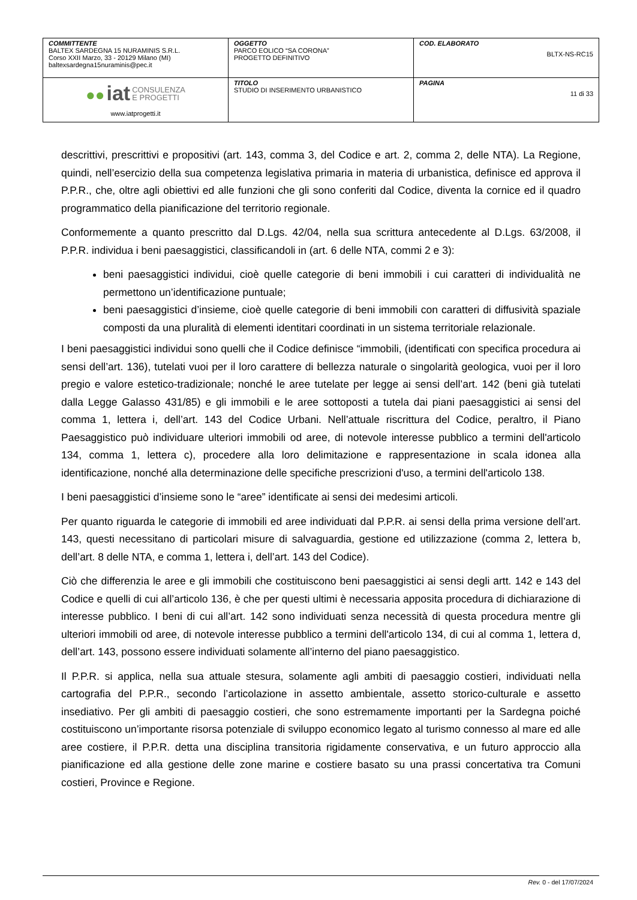| COMMITTENTE BALTEX SARDEGNA 15 NURAMINIS S.R.L. Corso XXII Marzo, 33 - 20129 Milano (MI) baltexsardegna15nuraminis@pec.it | OGGETTO PARCO EOLICO “SA CORONA” PROGETTO DEFINITIVO | COD. ELABORATO BLTX-NS-RC15 |
| ●● iat CONSULENZA E PROGETTI www.iatprogetti.it | TITOLO STUDIO DI INSERIMENTO URBANISTICO | PAGINA 11 di 33 |
descrittivi, prescrittivi e propositivi (art. 143, comma 3, del Codice e art. 2, comma 2, delle NTA). La Regione, quindi, nell’esercizio della sua competenza legislativa primaria in materia di urbanistica, definisce ed approva il P.P.R., che, oltre agli obiettivi ed alle funzioni che gli sono conferiti dal Codice, diventa la cornice ed il quadro programmatico della pianificazione del territorio regionale.
Conformemente a quanto prescritto dal D.Lgs. 42/04, nella sua scrittura antecedente al D.Lgs. 63/2008, il P.P.R. individua i beni paesaggistici, classificandoli in (art. 6 delle NTA, commi 2 e 3):
beni paesaggistici individui, cioè quelle categorie di beni immobili i cui caratteri di individualità ne permettono un’identificazione puntuale;
beni paesaggistici d’insieme, cioè quelle categorie di beni immobili con caratteri di diffusività spaziale composti da una pluralità di elementi identitari coordinati in un sistema territoriale relazionale.
I beni paesaggistici individui sono quelli che il Codice definisce “immobili, (identificati con specifica procedura ai sensi dell’art. 136), tutelati vuoi per il loro carattere di bellezza naturale o singolarità geologica, vuoi per il loro pregio e valore estetico-tradizionale; nonché le aree tutelate per legge ai sensi dell’art. 142 (beni già tutelati dalla Legge Galasso 431/85) e gli immobili e le aree sottoposti a tutela dai piani paesaggistici ai sensi del comma 1, lettera i, dell’art. 143 del Codice Urbani. Nell’attuale riscrittura del Codice, peraltro, il Piano Paesaggistico può individuare ulteriori immobili od aree, di notevole interesse pubblico a termini dell'articolo 134, comma 1, lettera c), procedere alla loro delimitazione e rappresentazione in scala idonea alla identificazione, nonché alla determinazione delle specifiche prescrizioni d'uso, a termini dell'articolo 138.
I beni paesaggistici d’insieme sono le “aree” identificate ai sensi dei medesimi articoli.
Per quanto riguarda le categorie di immobili ed aree individuati dal P.P.R. ai sensi della prima versione dell’art. 143, questi necessitano di particolari misure di salvaguardia, gestione ed utilizzazione (comma 2, lettera b, dell’art. 8 delle NTA, e comma 1, lettera i, dell’art. 143 del Codice).
Ciò che differenzia le aree e gli immobili che costituiscono beni paesaggistici ai sensi degli artt. 142 e 143 del Codice e quelli di cui all’articolo 136, è che per questi ultimi è necessaria apposita procedura di dichiarazione di interesse pubblico. I beni di cui all’art. 142 sono individuati senza necessità di questa procedura mentre gli ulteriori immobili od aree, di notevole interesse pubblico a termini dell'articolo 134, di cui al comma 1, lettera d, dell’art. 143, possono essere individuati solamente all’interno del piano paesaggistico.
Il P.P.R. si applica, nella sua attuale stesura, solamente agli ambiti di paesaggio costieri, individuati nella cartografia del P.P.R., secondo l’articolazione in assetto ambientale, assetto storico-culturale e assetto insediativo. Per gli ambiti di paesaggio costieri, che sono estremamente importanti per la Sardegna poiché costituiscono un’importante risorsa potenziale di sviluppo economico legato al turismo connesso al mare ed alle aree costiere, il P.P.R. detta una disciplina transitoria rigidamente conservativa, e un futuro approccio alla pianificazione ed alla gestione delle zone marine e costiere basato su una prassi concertativa tra Comuni costieri, Province e Regione.
Rev. 0 - del 17/07/2024